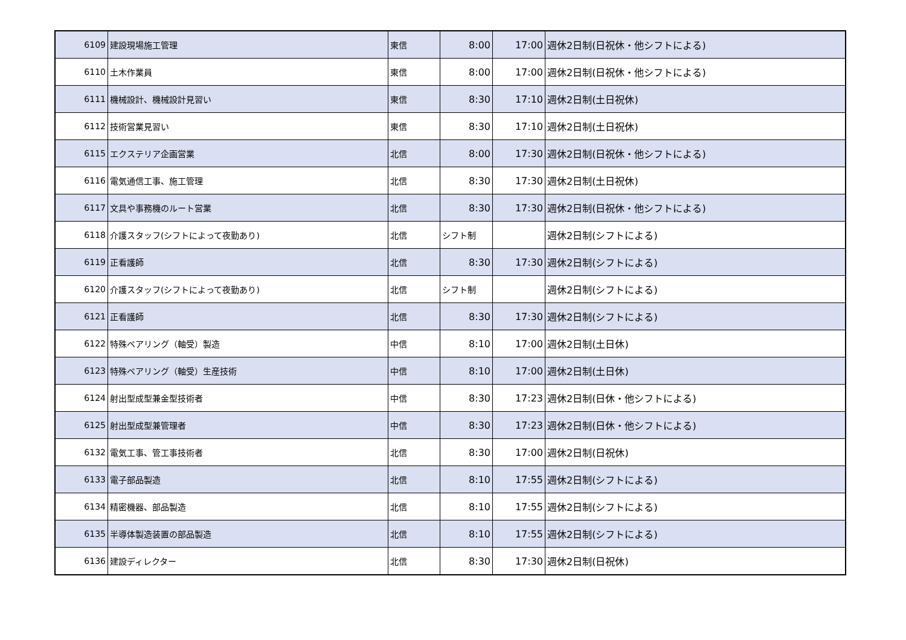| 6109 | 建設現場施工管理 | 東信 | 8:00 | 17:00 | 週休2日制(日祝休・他シフトによる) |
| 6110 | 土木作業員 | 東信 | 8:00 | 17:00 | 週休2日制(日祝休・他シフトによる) |
| 6111 | 機械設計、機械設計見習い | 東信 | 8:30 | 17:10 | 週休2日制(土日祝休) |
| 6112 | 技術営業見習い | 東信 | 8:30 | 17:10 | 週休2日制(土日祝休) |
| 6115 | エクステリア企画営業 | 北信 | 8:00 | 17:30 | 週休2日制(日祝休・他シフトによる) |
| 6116 | 電気通信工事、施工管理 | 北信 | 8:30 | 17:30 | 週休2日制(土日祝休) |
| 6117 | 文具や事務機のルート営業 | 北信 | 8:30 | 17:30 | 週休2日制(日祝休・他シフトによる) |
| 6118 | 介護スタッフ(シフトによって夜勤あり) | 北信 | シフト制 | | 週休2日制(シフトによる) |
| 6119 | 正看護師 | 北信 | 8:30 | 17:30 | 週休2日制(シフトによる) |
| 6120 | 介護スタッフ(シフトによって夜勤あり) | 北信 | シフト制 | | 週休2日制(シフトによる) |
| 6121 | 正看護師 | 北信 | 8:30 | 17:30 | 週休2日制(シフトによる) |
| 6122 | 特殊ベアリング（軸受）製造 | 中信 | 8:10 | 17:00 | 週休2日制(土日休) |
| 6123 | 特殊ベアリング（軸受）生産技術 | 中信 | 8:10 | 17:00 | 週休2日制(土日休) |
| 6124 | 射出型成型兼金型技術者 | 中信 | 8:30 | 17:23 | 週休2日制(日休・他シフトによる) |
| 6125 | 射出型成型兼管理者 | 中信 | 8:30 | 17:23 | 週休2日制(日休・他シフトによる) |
| 6132 | 電気工事、管工事技術者 | 北信 | 8:30 | 17:00 | 週休2日制(日祝休) |
| 6133 | 電子部品製造 | 北信 | 8:10 | 17:55 | 週休2日制(シフトによる) |
| 6134 | 精密機器、部品製造 | 北信 | 8:10 | 17:55 | 週休2日制(シフトによる) |
| 6135 | 半導体製造装置の部品製造 | 北信 | 8:10 | 17:55 | 週休2日制(シフトによる) |
| 6136 | 建設ディレクター | 北信 | 8:30 | 17:30 | 週休2日制(日祝休) |